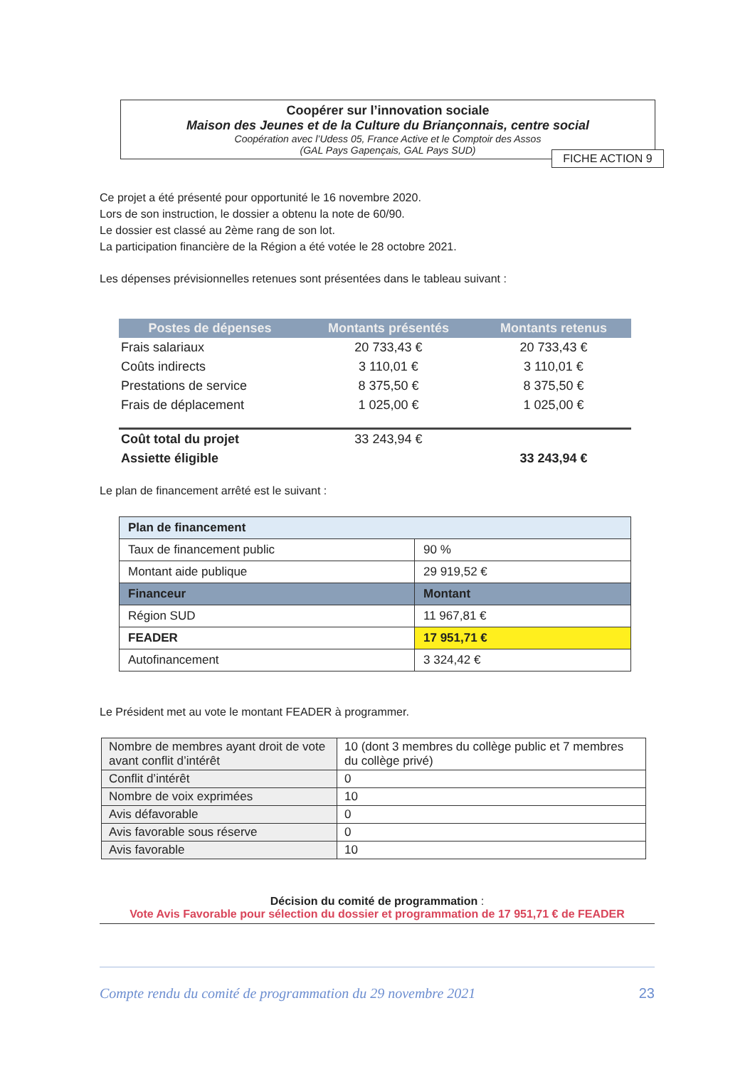Coopérer sur l’innovation sociale
Maison des Jeunes et de la Culture du Briançonnais, centre social
Coopération avec l’Udess 05, France Active et le Comptoir des Assos
(GAL Pays Gapençais, GAL Pays SUD)
FICHE ACTION 9
Ce projet a été présenté pour opportunité le 16 novembre 2020.
Lors de son instruction, le dossier a obtenu la note de 60/90.
Le dossier est classé au 2ème rang de son lot.
La participation financière de la Région a été votée le 28 octobre 2021.
Les dépenses prévisionnelles retenues sont présentées dans le tableau suivant :
| Postes de dépenses | Montants présentés | Montants retenus |
| --- | --- | --- |
| Frais salariaux | 20 733,43 € | 20 733,43 € |
| Coûts indirects | 3 110,01 € | 3 110,01 € |
| Prestations de service | 8 375,50 € | 8 375,50 € |
| Frais de déplacement | 1 025,00 € | 1 025,00 € |
| Coût total du projet | 33 243,94 € | |
| Assiette éligible | | 33 243,94 € |
Le plan de financement arrêté est le suivant :
| Plan de financement | |
| Taux de financement public | 90 % |
| Montant aide publique | 29 919,52 € |
| Financeur | Montant |
| Région SUD | 11 967,81 € |
| FEADER | 17 951,71 € |
| Autofinancement | 3 324,42 € |
Le Président met au vote le montant FEADER à programmer.
| Nombre de membres ayant droit de vote avant conflit d’intérêt | 10 (dont 3 membres du collège public et 7 membres du collège privé) |
| Conflit d’intérêt | 0 |
| Nombre de voix exprimées | 10 |
| Avis défavorable | 0 |
| Avis favorable sous réserve | 0 |
| Avis favorable | 10 |
Décision du comité de programmation :
Vote Avis Favorable pour sélection du dossier et programmation de 17 951,71 € de FEADER
Compte rendu du comité de programmation du 29 novembre 2021 23